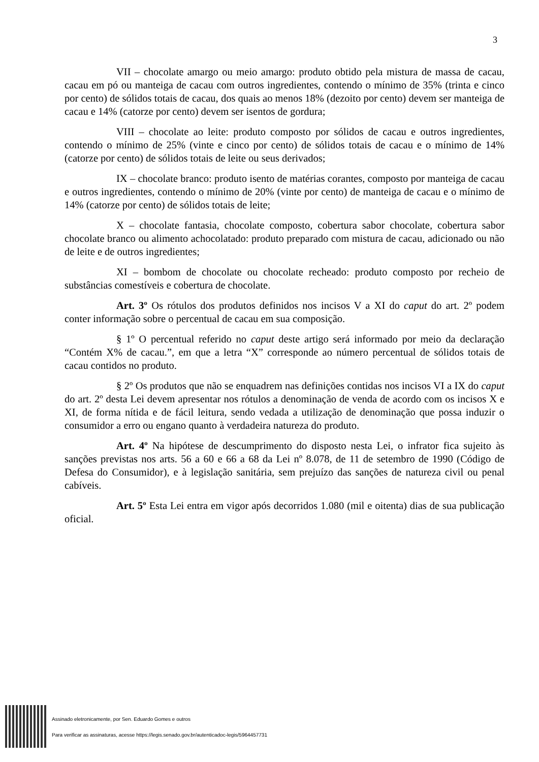3
VII – chocolate amargo ou meio amargo: produto obtido pela mistura de massa de cacau, cacau em pó ou manteiga de cacau com outros ingredientes, contendo o mínimo de 35% (trinta e cinco por cento) de sólidos totais de cacau, dos quais ao menos 18% (dezoito por cento) devem ser manteiga de cacau e 14% (catorze por cento) devem ser isentos de gordura;
VIII – chocolate ao leite: produto composto por sólidos de cacau e outros ingredientes, contendo o mínimo de 25% (vinte e cinco por cento) de sólidos totais de cacau e o mínimo de 14% (catorze por cento) de sólidos totais de leite ou seus derivados;
IX – chocolate branco: produto isento de matérias corantes, composto por manteiga de cacau e outros ingredientes, contendo o mínimo de 20% (vinte por cento) de manteiga de cacau e o mínimo de 14% (catorze por cento) de sólidos totais de leite;
X – chocolate fantasia, chocolate composto, cobertura sabor chocolate, cobertura sabor chocolate branco ou alimento achocolatado: produto preparado com mistura de cacau, adicionado ou não de leite e de outros ingredientes;
XI – bombom de chocolate ou chocolate recheado: produto composto por recheio de substâncias comestíveis e cobertura de chocolate.
Art. 3º Os rótulos dos produtos definidos nos incisos V a XI do caput do art. 2º podem conter informação sobre o percentual de cacau em sua composição.
§ 1º O percentual referido no caput deste artigo será informado por meio da declaração “Contém X% de cacau.”, em que a letra “X” corresponde ao número percentual de sólidos totais de cacau contidos no produto.
§ 2º Os produtos que não se enquadrem nas definições contidas nos incisos VI a IX do caput do art. 2º desta Lei devem apresentar nos rótulos a denominação de venda de acordo com os incisos X e XI, de forma nítida e de fácil leitura, sendo vedada a utilização de denominação que possa induzir o consumidor a erro ou engano quanto à verdadeira natureza do produto.
Art. 4º Na hipótese de descumprimento do disposto nesta Lei, o infrator fica sujeito às sanções previstas nos arts. 56 a 60 e 66 a 68 da Lei nº 8.078, de 11 de setembro de 1990 (Código de Defesa do Consumidor), e à legislação sanitária, sem prejuízo das sanções de natureza civil ou penal cabíveis.
Art. 5º Esta Lei entra em vigor após decorridos 1.080 (mil e oitenta) dias de sua publicação oficial.
Assinado eletronicamente, por Sen. Eduardo Gomes e outros
Para verificar as assinaturas, acesse https://legis.senado.gov.br/autenticadoc-legis/5964457731